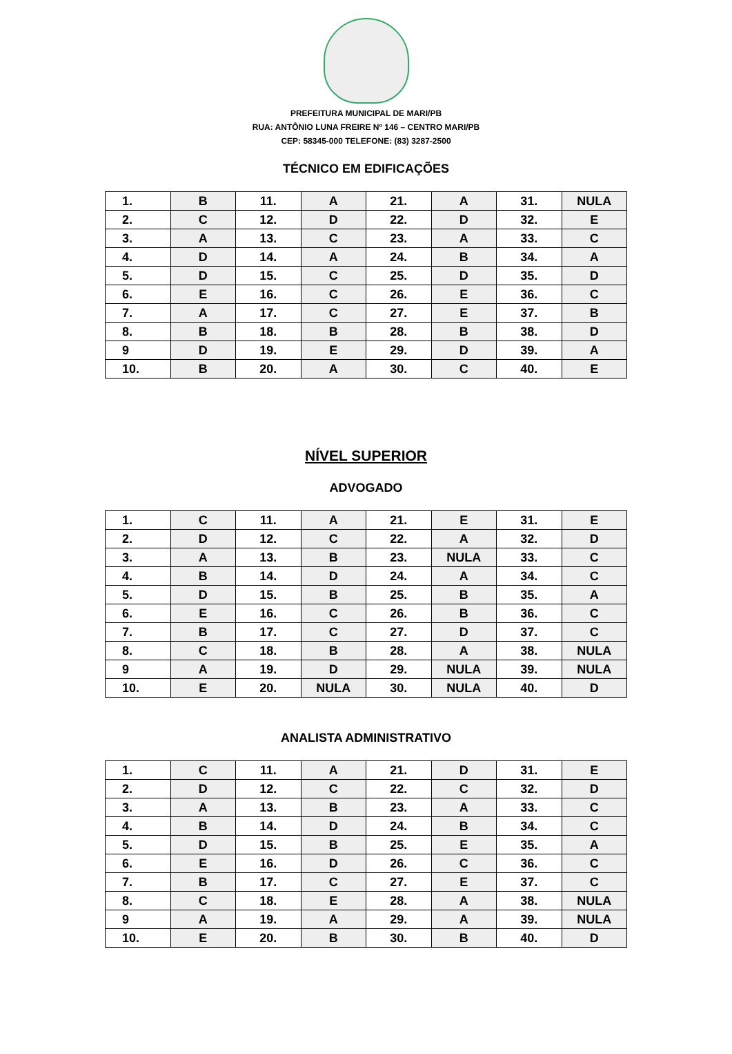PREFEITURA MUNICIPAL DE MARI/PB
RUA: ANTÔNIO LUNA FREIRE Nº 146 – CENTRO MARI/PB
CEP: 58345-000 TELEFONE: (83) 3287-2500
TÉCNICO EM EDIFICAÇÕES
| 1. | B | 11. | A | 21. | A | 31. | NULA |
| 2. | C | 12. | D | 22. | D | 32. | E |
| 3. | A | 13. | C | 23. | A | 33. | C |
| 4. | D | 14. | A | 24. | B | 34. | A |
| 5. | D | 15. | C | 25. | D | 35. | D |
| 6. | E | 16. | C | 26. | E | 36. | C |
| 7. | A | 17. | C | 27. | E | 37. | B |
| 8. | B | 18. | B | 28. | B | 38. | D |
| 9 | D | 19. | E | 29. | D | 39. | A |
| 10. | B | 20. | A | 30. | C | 40. | E |
NÍVEL SUPERIOR
ADVOGADO
| 1. | C | 11. | A | 21. | E | 31. | E |
| 2. | D | 12. | C | 22. | A | 32. | D |
| 3. | A | 13. | B | 23. | NULA | 33. | C |
| 4. | B | 14. | D | 24. | A | 34. | C |
| 5. | D | 15. | B | 25. | B | 35. | A |
| 6. | E | 16. | C | 26. | B | 36. | C |
| 7. | B | 17. | C | 27. | D | 37. | C |
| 8. | C | 18. | B | 28. | A | 38. | NULA |
| 9 | A | 19. | D | 29. | NULA | 39. | NULA |
| 10. | E | 20. | NULA | 30. | NULA | 40. | D |
ANALISTA ADMINISTRATIVO
| 1. | C | 11. | A | 21. | D | 31. | E |
| 2. | D | 12. | C | 22. | C | 32. | D |
| 3. | A | 13. | B | 23. | A | 33. | C |
| 4. | B | 14. | D | 24. | B | 34. | C |
| 5. | D | 15. | B | 25. | E | 35. | A |
| 6. | E | 16. | D | 26. | C | 36. | C |
| 7. | B | 17. | C | 27. | E | 37. | C |
| 8. | C | 18. | E | 28. | A | 38. | NULA |
| 9 | A | 19. | A | 29. | A | 39. | NULA |
| 10. | E | 20. | B | 30. | B | 40. | D |